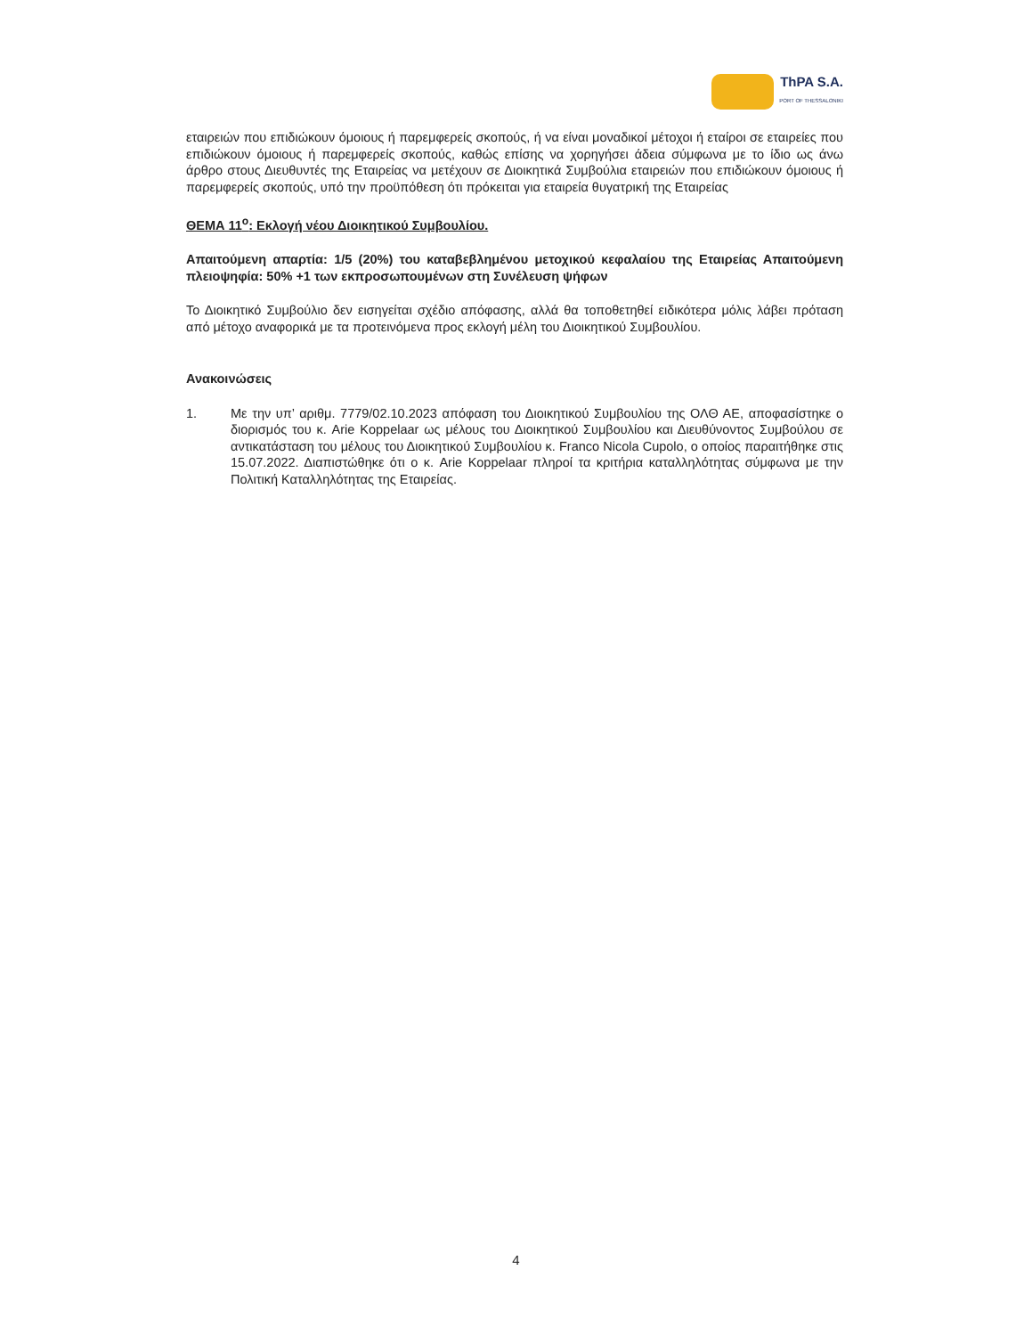ThPA S.A.
PORT OF THESSALONIKI
εταιρειών που επιδιώκουν όμοιους ή παρεμφερείς σκοπούς, ή να είναι μοναδικοί μέτοχοι ή εταίροι σε εταιρείες που επιδιώκουν όμοιους ή παρεμφερείς σκοπούς, καθώς επίσης να χορηγήσει άδεια σύμφωνα με το ίδιο ως άνω άρθρο στους Διευθυντές της Εταιρείας να μετέχουν σε Διοικητικά Συμβούλια εταιρειών που επιδιώκουν όμοιους ή παρεμφερείς σκοπούς, υπό την προϋπόθεση ότι πρόκειται για εταιρεία θυγατρική της Εταιρείας
ΘΕΜΑ 11<sup>ο</sup>: Εκλογή νέου Διοικητικού Συμβουλίου.
Απαιτούμενη απαρτία: 1/5 (20%) του καταβεβλημένου μετοχικού κεφαλαίου της Εταιρείας Απαιτούμενη πλειοψηφία: 50% +1 των εκπροσωπουμένων στη Συνέλευση ψήφων
Το Διοικητικό Συμβούλιο δεν εισηγείται σχέδιο απόφασης, αλλά θα τοποθετηθεί ειδικότερα μόλις λάβει πρόταση από μέτοχο αναφορικά με τα προτεινόμενα προς εκλογή μέλη του Διοικητικού Συμβουλίου.
Ανακοινώσεις
1. Με την υπ’ αριθμ. 7779/02.10.2023 απόφαση του Διοικητικού Συμβουλίου της ΟΛΘ ΑΕ, αποφασίστηκε ο διορισμός του κ. Arie Koppelaar ως μέλους του Διοικητικού Συμβουλίου και Διευθύνοντος Συμβούλου σε αντικατάσταση του μέλους του Διοικητικού Συμβουλίου κ. Franco Nicola Cupolo, ο οποίος παραιτήθηκε στις 15.07.2022. Διαπιστώθηκε ότι ο κ. Arie Koppelaar πληροί τα κριτήρια καταλληλότητας σύμφωνα με την Πολιτική Καταλληλότητας της Εταιρείας.
4